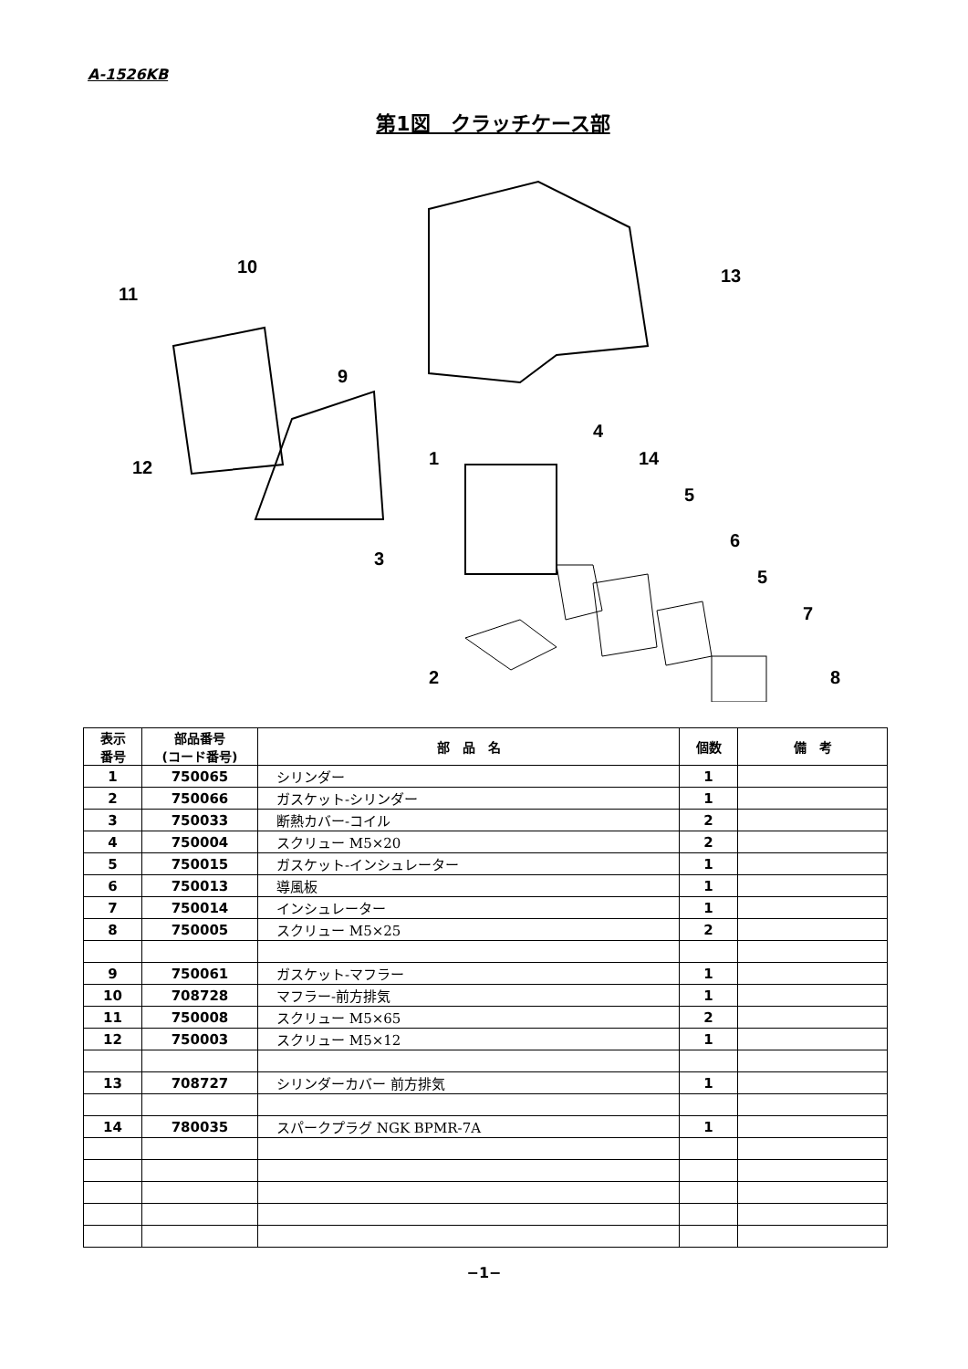A-1526KB
第1図　クラッチケース部
10
11
9
12
13
4
14
1
5
6
5
7
3
2
8
| 表示 番号 | 部品番号 (コード番号) | 部 品 名 | 個数 | 備 考 |
| --- | --- | --- | --- | --- |
| 1 | 750065 | シリンダー | 1 | |
| 2 | 750066 | ガスケット-シリンダー | 1 | |
| 3 | 750033 | 断熱カバー-コイル | 2 | |
| 4 | 750004 | スクリュー M5×20 | 2 | |
| 5 | 750015 | ガスケット-インシュレーター | 1 | |
| 6 | 750013 | 導風板 | 1 | |
| 7 | 750014 | インシュレーター | 1 | |
| 8 | 750005 | スクリュー M5×25 | 2 | |
| 9 | 750061 | ガスケット-マフラー | 1 | |
| 10 | 708728 | マフラー-前方排気 | 1 | |
| 11 | 750008 | スクリュー M5×65 | 2 | |
| 12 | 750003 | スクリュー M5×12 | 1 | |
| 13 | 708727 | シリンダーカバー 前方排気 | 1 | |
| 14 | 780035 | スパークプラグ NGK BPMR-7A | 1 | |
−1−